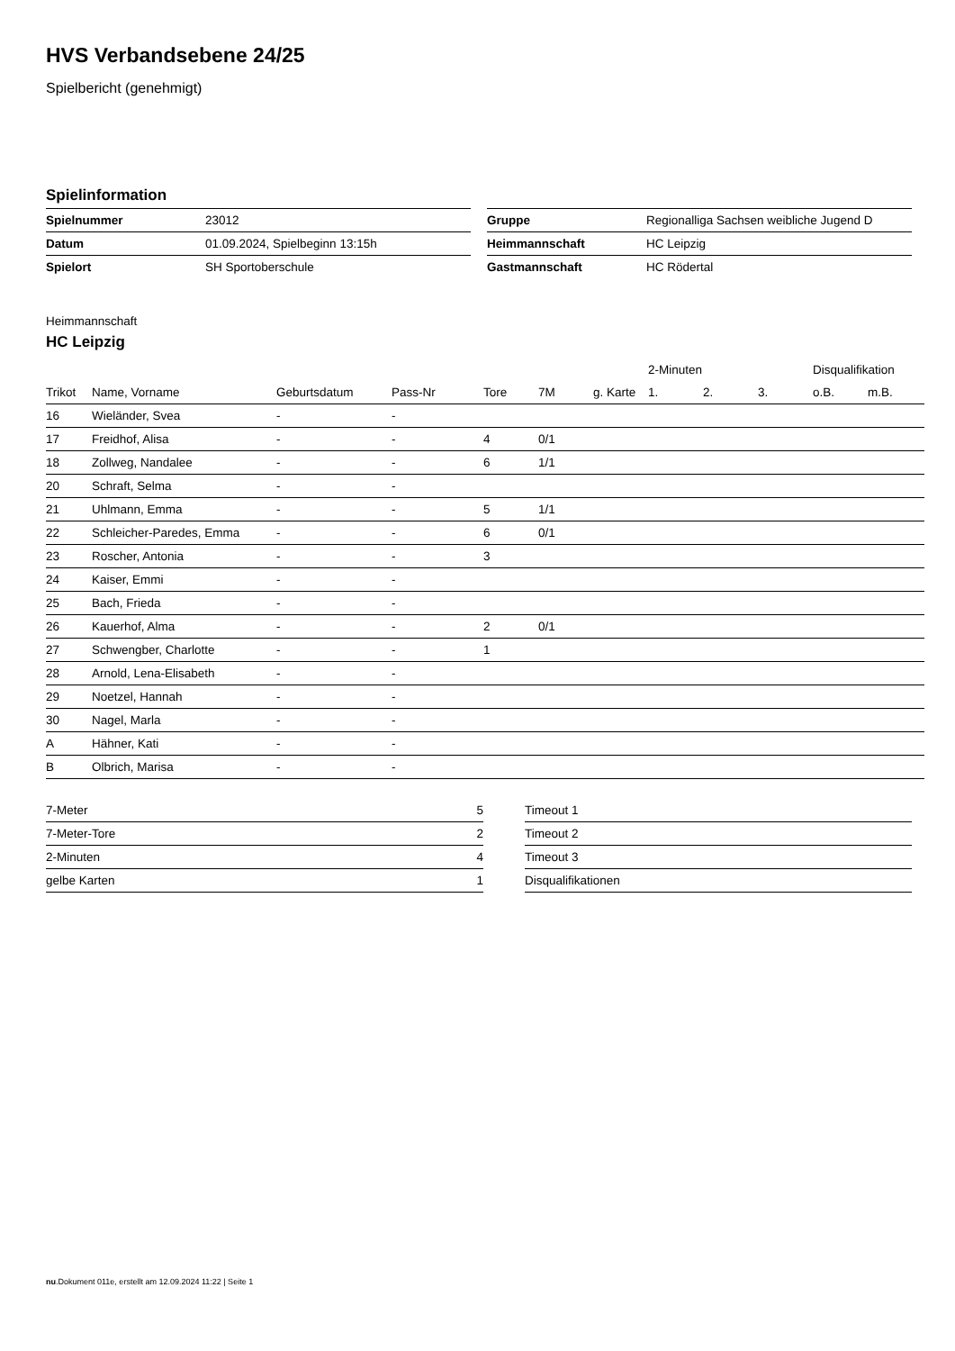HVS Verbandsebene 24/25
Spielbericht (genehmigt)
Spielinformation
| Spielnummer | 23012 |
| Datum | 01.09.2024, Spielbeginn 13:15h |
| Spielort | SH Sportoberschule |
| Gruppe | Regionalliga Sachsen weibliche Jugend D |
| Heimmannschaft | HC Leipzig |
| Gastmannschaft | HC Rödertal |
Heimmannschaft
HC Leipzig
| | | | | | | | 2-Minuten | | | Disqualifikation | |
| --- | --- | --- | --- | --- | --- | --- | --- | --- | --- | --- | --- |
| Trikot | Name, Vorname | Geburtsdatum | Pass-Nr | Tore | 7M | g. Karte | 1. | 2. | 3. | o.B. | m.B. |
| 16 | Wieländer, Svea | - | - | | | | | | | | |
| 17 | Freidhof, Alisa | - | - | 4 | 0/1 | | | | | | |
| 18 | Zollweg, Nandalee | - | - | 6 | 1/1 | | | | | | |
| 20 | Schraft, Selma | - | - | | | | | | | | |
| 21 | Uhlmann, Emma | - | - | 5 | 1/1 | | | | | | |
| 22 | Schleicher-Paredes, Emma | - | - | 6 | 0/1 | | | | | | |
| 23 | Roscher, Antonia | - | - | 3 | | | | | | | |
| 24 | Kaiser, Emmi | - | - | | | | | | | | |
| 25 | Bach, Frieda | - | - | | | | | | | | |
| 26 | Kauerhof, Alma | - | - | 2 | 0/1 | | | | | | |
| 27 | Schwengber, Charlotte | - | - | 1 | | | | | | | |
| 28 | Arnold, Lena-Elisabeth | - | - | | | | | | | | |
| 29 | Noetzel, Hannah | - | - | | | | | | | | |
| 30 | Nagel, Marla | - | - | | | | | | | | |
| A | Hähner, Kati | - | - | | | | | | | | |
| B | Olbrich, Marisa | - | - | | | | | | | | |
| 7-Meter | 5 |
| 7-Meter-Tore | 2 |
| 2-Minuten | 4 |
| gelbe Karten | 1 |
| Timeout 1 |
| Timeout 2 |
| Timeout 3 |
| Disqualifikationen |
nu.Dokument 011e, erstellt am 12.09.2024 11:22 | Seite 1